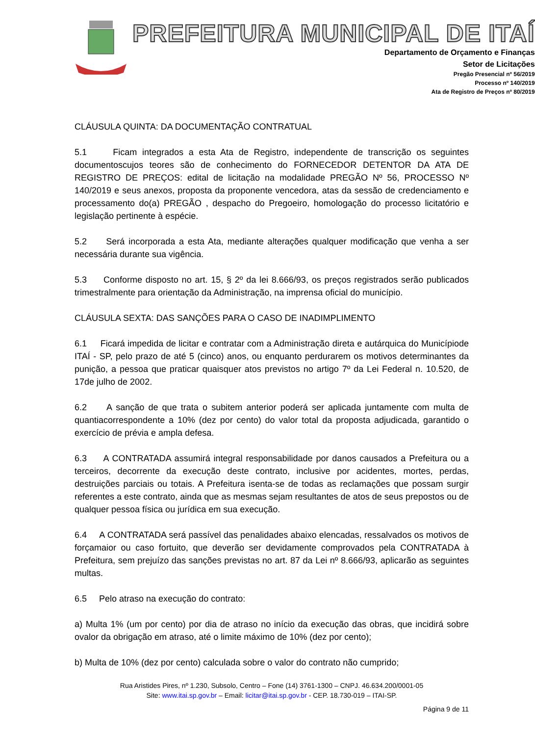PREFEITURA MUNICIPAL DE ITAÍ
Departamento de Orçamento e Finanças
Setor de Licitações
Pregão Presencial nº 56/2019
Processo nº 140/2019
Ata de Registro de Preços nº 80/2019
CLÁUSULA QUINTA: DA DOCUMENTAÇÃO CONTRATUAL
5.1 Ficam integrados a esta Ata de Registro, independente de transcrição os seguintes documentoscujos teores são de conhecimento do FORNECEDOR DETENTOR DA ATA DE REGISTRO DE PREÇOS: edital de licitação na modalidade PREGÃO Nº 56, PROCESSO Nº 140/2019 e seus anexos, proposta da proponente vencedora, atas da sessão de credenciamento e processamento do(a) PREGÃO , despacho do Pregoeiro, homologação do processo licitatório e legislação pertinente à espécie.
5.2 Será incorporada a esta Ata, mediante alterações qualquer modificação que venha a ser necessária durante sua vigência.
5.3 Conforme disposto no art. 15, § 2º da lei 8.666/93, os preços registrados serão publicados trimestralmente para orientação da Administração, na imprensa oficial do município.
CLÁUSULA SEXTA: DAS SANÇÕES PARA O CASO DE INADIMPLIMENTO
6.1 Ficará impedida de licitar e contratar com a Administração direta e autárquica do Municípiode ITAÍ - SP, pelo prazo de até 5 (cinco) anos, ou enquanto perdurarem os motivos determinantes da punição, a pessoa que praticar quaisquer atos previstos no artigo 7º da Lei Federal n. 10.520, de 17de julho de 2002.
6.2 A sanção de que trata o subitem anterior poderá ser aplicada juntamente com multa de quantiacorrespondente a 10% (dez por cento) do valor total da proposta adjudicada, garantido o exercício de prévia e ampla defesa.
6.3 A CONTRATADA assumirá integral responsabilidade por danos causados a Prefeitura ou a terceiros, decorrente da execução deste contrato, inclusive por acidentes, mortes, perdas, destruições parciais ou totais. A Prefeitura isenta-se de todas as reclamações que possam surgir referentes a este contrato, ainda que as mesmas sejam resultantes de atos de seus prepostos ou de qualquer pessoa física ou jurídica em sua execução.
6.4 A CONTRATADA será passível das penalidades abaixo elencadas, ressalvados os motivos de forçamaior ou caso fortuito, que deverão ser devidamente comprovados pela CONTRATADA à Prefeitura, sem prejuízo das sanções previstas no art. 87 da Lei nº 8.666/93, aplicarão as seguintes multas.
6.5 Pelo atraso na execução do contrato:
a) Multa 1% (um por cento) por dia de atraso no início da execução das obras, que incidirá sobre ovalor da obrigação em atraso, até o limite máximo de 10% (dez por cento);
b) Multa de 10% (dez por cento) calculada sobre o valor do contrato não cumprido;
Rua Aristides Pires, nº 1.230, Subsolo, Centro – Fone (14) 3761-1300 – CNPJ. 46.634.200/0001-05
Site: www.itai.sp.gov.br – Email: licitar@itai.sp.gov.br - CEP. 18.730-019 – ITAI-SP.
Página 9 de 11